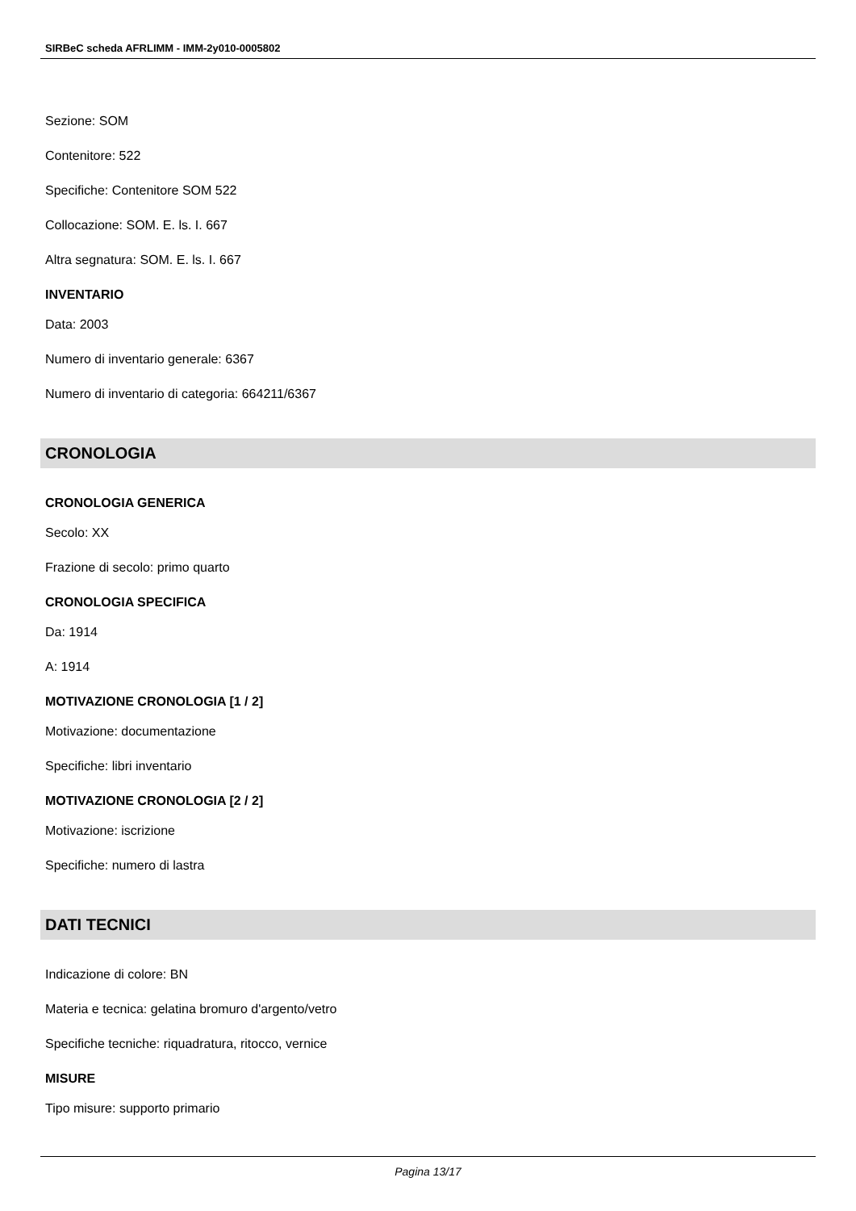SIRBeC scheda AFRLIMM - IMM-2y010-0005802
Sezione: SOM
Contenitore: 522
Specifiche: Contenitore SOM 522
Collocazione: SOM. E. ls. I. 667
Altra segnatura: SOM. E. ls. I. 667
INVENTARIO
Data: 2003
Numero di inventario generale: 6367
Numero di inventario di categoria: 664211/6367
CRONOLOGIA
CRONOLOGIA GENERICA
Secolo: XX
Frazione di secolo: primo quarto
CRONOLOGIA SPECIFICA
Da: 1914
A: 1914
MOTIVAZIONE CRONOLOGIA [1 / 2]
Motivazione: documentazione
Specifiche: libri inventario
MOTIVAZIONE CRONOLOGIA [2 / 2]
Motivazione: iscrizione
Specifiche: numero di lastra
DATI TECNICI
Indicazione di colore: BN
Materia e tecnica: gelatina bromuro d'argento/vetro
Specifiche tecniche: riquadratura, ritocco, vernice
MISURE
Tipo misure: supporto primario
Pagina 13/17